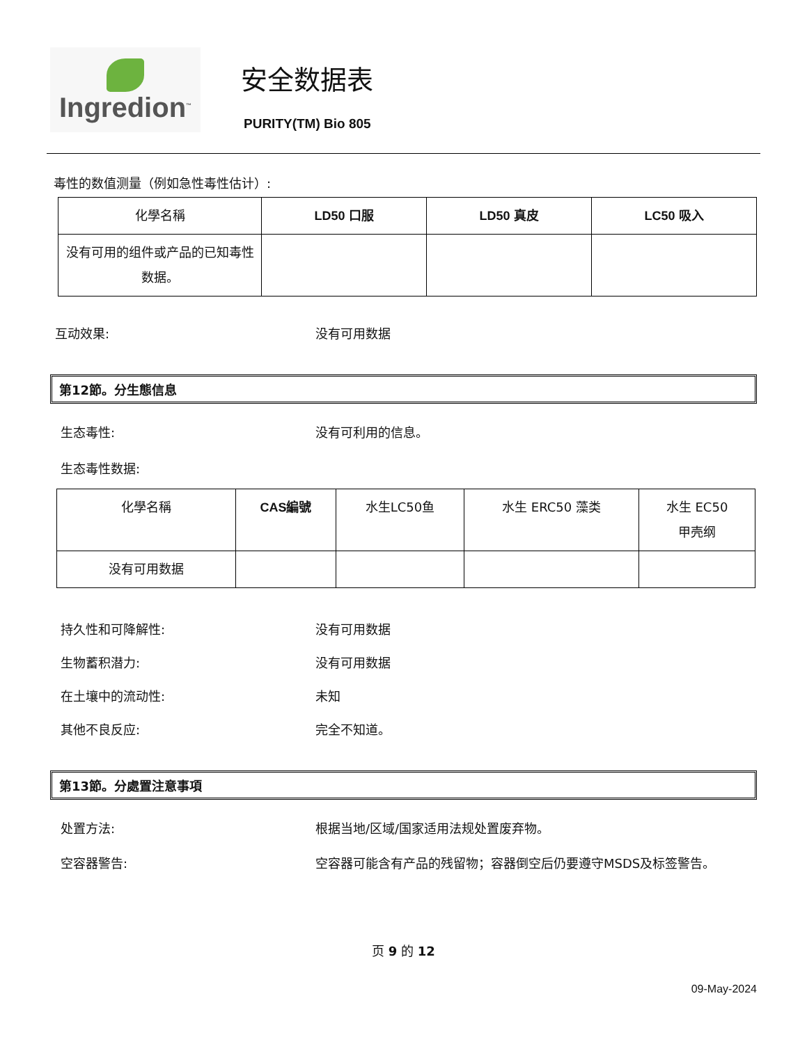Ingredion<sup>™</sup>
安全数据表
PURITY(TM) Bio 805
毒性的数值测量（例如急性毒性估计）:
| 化學名稱 | LD50 口服 | LD50 真皮 | LC50 吸入 |
| --- | --- | --- | --- |
| 没有可用的组件或产品的已知毒性数据。 | | | |
互动效果: 没有可用数据
第12節。分生態信息
生态毒性: 没有可利用的信息。
生态毒性数据:
| 化學名稱 | CAS編號 | 水生LC50鱼 | 水生 ERC50 藻类 | 水生 EC50 甲壳纲 |
| --- | --- | --- | --- | --- |
| 没有可用数据 | | | | |
持久性和可降解性: 没有可用数据
生物蓄积潜力: 没有可用数据
在土壤中的流动性: 未知
其他不良反应: 完全不知道。
第13節。分處置注意事項
处置方法: 根据当地/区域/国家适用法规处置废弃物。
空容器警告: 空容器可能含有产品的残留物；容器倒空后仍要遵守MSDS及标签警告。
页 9 的 12
09-May-2024